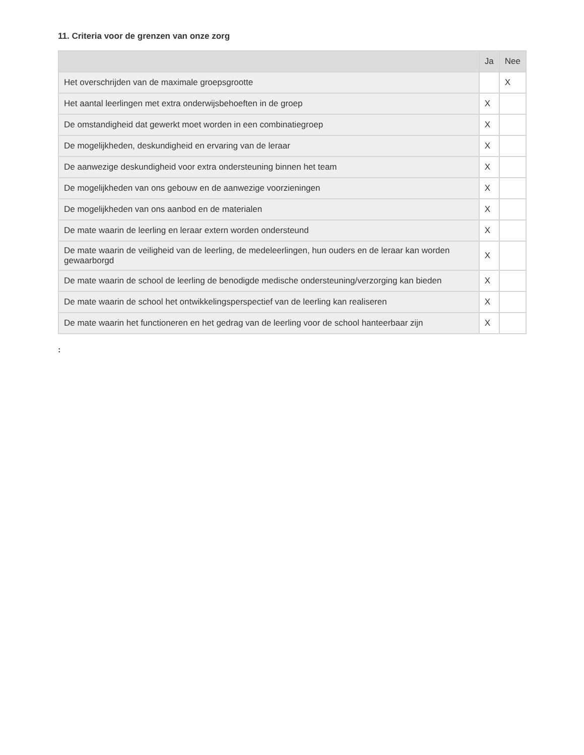11. Criteria voor de grenzen van onze zorg
| | Ja | Nee |
| --- | --- | --- |
| Het overschrijden van de maximale groepsgrootte | | X |
| Het aantal leerlingen met extra onderwijsbehoeften in de groep | X | |
| De omstandigheid dat gewerkt moet worden in een combinatiegroep | X | |
| De mogelijkheden, deskundigheid en ervaring van de leraar | X | |
| De aanwezige deskundigheid voor extra ondersteuning binnen het team | X | |
| De mogelijkheden van ons gebouw en de aanwezige voorzieningen | X | |
| De mogelijkheden van ons aanbod en de materialen | X | |
| De mate waarin de leerling en leraar extern worden ondersteund | X | |
| De mate waarin de veiligheid van de leerling, de medeleerlingen, hun ouders en de leraar kan worden gewaarborgd | X | |
| De mate waarin de school de leerling de benodigde medische ondersteuning/verzorging kan bieden | X | |
| De mate waarin de school het ontwikkelingsperspectief van de leerling kan realiseren | X | |
| De mate waarin het functioneren en het gedrag van de leerling voor de school hanteerbaar zijn | X | |
: